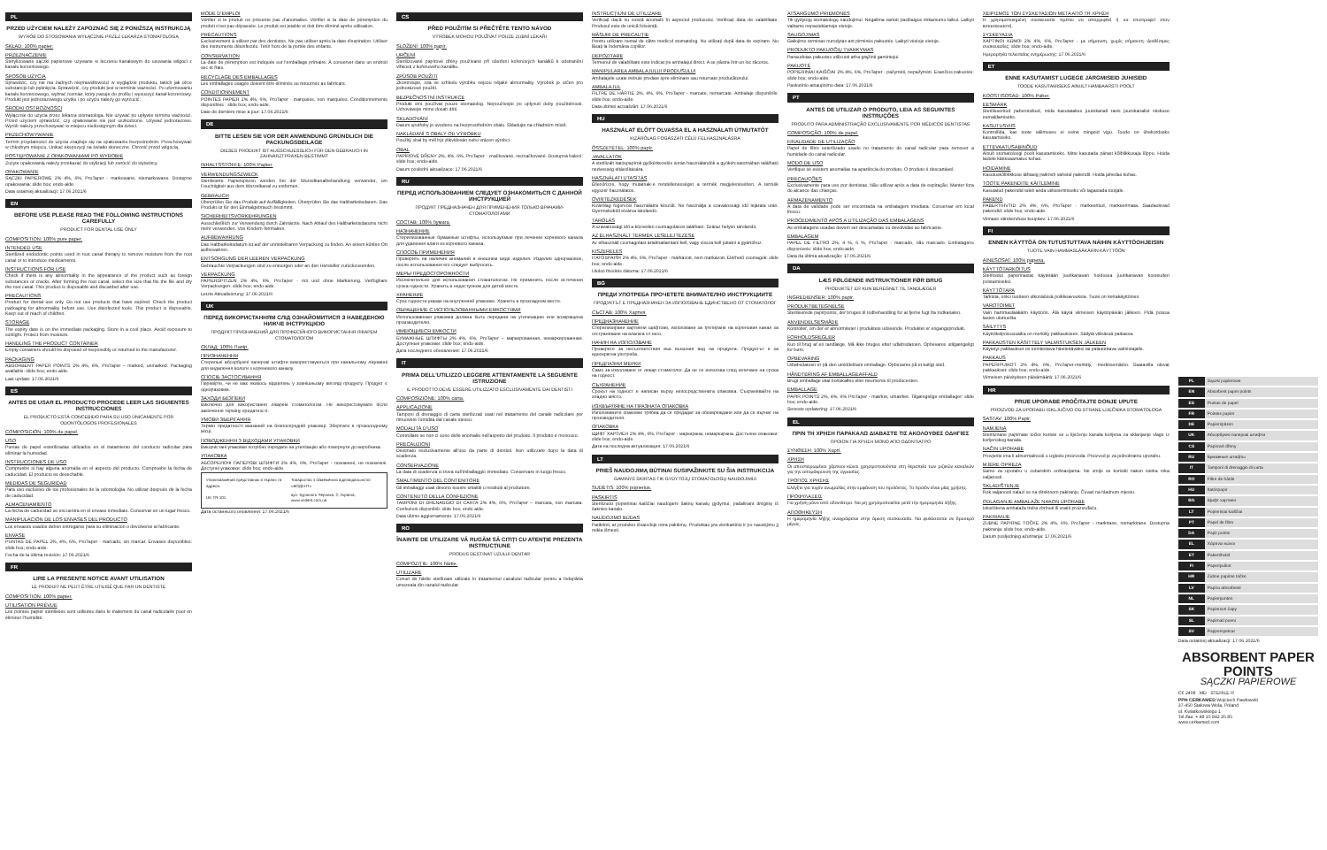PL
PRZED UŻYCIEM NALEŻY ZAPOZNAĆ SIĘ Z PONIŻSZĄ INSTRUKCJĄ
WYRÓB DO STOSOWANIA WYŁĄCZNIE PRZEZ LEKARZA STOMATOLOGA
SKŁAD: 100% papier.
PRZEZNACZENIE
Sterylizowane sączki papierowe używane w leczeniu kanałowym do usuwania wilgoci z kanału korzeniowego.
SPOSÓB UŻYCIA
Sprawdzić, czy nie ma żadnych nieprawidłowości w wyglądzie produktu, takich jak obce substancje lub pęknięcia. Sprawdzić, czy produkt jest w terminie ważności. Po uformowaniu kanału korzeniowego, wybrać rozmiar, który pasuje do profilu i wysuszyć kanał korzeniowy. Produkt jest jednorazowego użytku i po użyciu należy go wyrzucić.
ŚRODKI OSTROŻNOŚCI
Wyłącznie do użycia przez lekarza stomatologa. Nie używać po upływie terminu ważności. Przed użyciem sprawdzić, czy opakowanie nie jest uszkodzone. Używać jednorazowo. Wyrób należy przechowywać w miejscu niedostępnym dla dzieci.
PRZECHOWYWANIE
Termin przydatności do użycia znajduje się na opakowaniu bezpośrednim. Przechowywać w chłodnym miejscu. Unikać ekspozycji na światło słoneczne. Chronić przed wilgocią.
POSTĘPOWANIE Z OPAKOWANIAMI PO WYROBIE
Zużyte opakowania należy przekazać do utylizacji lub zwrócić do wytwórcy.
OPAKOWANIE
SĄCZKI PAPIEROWE 2% 4%, 6%, ProTaper - markowane, niemarkowane. Dostępne opakowania: slide box; endo-aide.
Data ostatniej aktualizacji: 17.06.2021/6
EN
BEFORE USE PLEASE READ THE FOLLOWING INSTRUCTIONS CAREFULLY
PRODUCT FOR DENTAL USE ONLY
COMPOSITION: 100% pure paper.
INTENDED USE
Sterilized endodontic points used in root canal therapy to remove moisture from the root canal or to introduce medicaments.
INSTRUCTIONS FOR USE
Check if there is any abnormality in the appearance of the product such as foreign substances or cracks. After forming the root canal, select the size that fits the file and dry the root canal. This product is disposable and discarded after use.
PRECAUTIONS
Product for dental use only. Do not use products that have expired. Check the product packaging for abnormality before use. Use disinfected tools. This product is disposable. Keep out of reach of children.
STORAGE
The expiry date is on the immediate packaging. Store in a cool place. Avoid exposure to sunlight. Protect from moisture.
HANDLING THE PRODUCT CONTAINER
Empty containers should be disposed of responsibly or returned to the manufacturer.
PACKAGING
ABSORBENT PAPER POINTS 2% 4%, 6%, ProTaper – marked, unmarked. Packaging available: slide box; endo-aide.
Last update: 17.06.2021/6
ES
ANTES DE USAR EL PRODUCTO PROCEDE LEER LAS SIGUIENTES INSTRUCCIONES
EL PRODUCTO ESTÁ CONCEBIDO PARA SU USO ÚNICAMENTE POR ODONTÓLOGOS PROFESIONALES
COMPOSICIÓN: 100% de papel.
USO
Puntas de papel esterilizadas utilizados en el tratamiento del conducto radicular para eliminar la humedad.
INSTRUCCIONES DE USO
Compruebe si hay alguna anomalía en el aspecto del producto. Compruebe la fecha de caducidad. El producto es desechable.
MEDIDAS DE SEGURIDAD
Para uso exclusivo de los profesionales de la odontología. No utilizar después de la fecha de caducidad.
ALMACENAMIENTO
La fecha de caducidad se encuentra en el envase inmediato. Conservar en un lugar fresco.
MANIPULACIÓN DE LOS ENVASES DEL PRODUCTO
Los envases usados deben entregarse para su eliminación o devolverse al fabricante.
ENVASE
PUNTAS DE PAPEL 2%, 4%, 6%, ProTaper - marcado, sin marcar. Envases disponibles: slide box; endo-aide.
Fecha de la última revisión: 17.06.2021/6
FR
LIRE LA PRESENTE NOTICE AVANT UTILISATION
LE PRODUIT NE PEUT ÊTRE UTILISÉ QUE PAR UN DENTISTE
COMPOSITION: 100% papier.
UTILISATION PRÉVUE
Les pointes papier stérilisées sont utilisées dans le traitement du canal radiculaire pour en éliminer l'humidité.
MODE D'EMPLOI
Vérifier si le produit ne présente pas d'anomalies. Vérifier si la date de péremption du produit n'est pas dépassée. Le produit est jetable et doit être éliminé après utilisation.
PRÉCAUTIONS
Exclusivement à utiliser par des dentistes. Ne pas utiliser après la date d'expiration. Utiliser des instruments désinfectés. Tenir hors de la portée des enfants.
CONSERVATION
La date de péremption est indiquée sur l'emballage primaire. À conserver dans un endroit sec et frais.
RECYCLAGE DES EMBALLAGES
Les emballages usagés doivent être éliminés ou retournés au fabricant.
CONDITIONNEMENT
POINTES PAPIER 2% 4%, 6%, ProTaper - marquées, non marquées. Conditionnements disponibles : slide box; endo-aide.
Date de dernière mise à jour: 17.06.2021/6
DE
BITTE LESEN SIE VOR DER ANWENDUNG GRÜNDLICH DIE PACKUNGSBEILAGE
DIESES PRODUKT IST AUSSCHLIESSLICH FÜR DEN GEBRAUCH IN ZAHNARZTPRAXEN BESTIMMT
INHALTSSTOFFE: 100% Papier.
VERWENDUNGSZWECK
Sterilisierte Papierspitzen werden bei der Wurzelkanalbehandlung verwendet, um Feuchtigkeit aus dem Wurzelkanal zu entfernen.
GEBRAUCH
Überprüfen Sie das Produkt auf Auffälligkeiten. Überprüfen Sie das Haltbarkeitsdatum. Das Produkt ist für den Einmalgebrauch bestimmt.
SICHERHEITSVORKEHRUNGEN
Ausschließlich zur Verwendung durch Zahnärzte. Nach Ablauf des Haltbarkeitsdatums nicht mehr verwenden. Von Kindern fernhalten.
AUFBEWAHRUNG
Das Haltbarkeitsdatum ist auf der unmittelbaren Verpackung zu finden. An einem kühlen Ort aufbewahren.
ENTSORGUNG DER LEEREN VERPACKUNG
Gebrauchte Verpackungen sind zu entsorgen oder an den Hersteller zurückzusenden.
VERPACKUNG
PAPIERSPITZEN 2% 4%, 6%, ProTaper - mit und ohne Markierung. Verfügbare Verpackungen: slide box; endo-aide.
Letzte Aktualisierung: 17.06.2021/6
UK
ПЕРЕД ВИКОРИСТАННЯМ СЛІД ОЗНАЙОМИТИСЯ З НАВЕДЕНОЮ НИЖЧЕ ІНСТРУКЦІЄЮ
ПРОДУКТ ПРИЗНАЧЕНИЙ ДЛЯ ПРОФЕСІЙНОГО ВИКОРИСТАННЯ ЛІКАРЕМ СТОМАТОЛОГОМ
СКЛАД: 100% Папір.
ПРИЗНАЧЕННЯ
Стерильні абсорбуючі паперові штифти використовуються при канальному лікуванні для видалення вологи з кореневого каналу.
СПОСІБ ЗАСТОСУВАННЯ
Перевірте, чи не має якихось відхилень у зовнішньому вигляді продукту. Продукт є одноразовим.
ЗАХОДИ БЕЗПЕКИ
Виключно для використання лікарем стоматологом. Не використовувати після закінчення терміну придатності.
УМОВИ ЗБЕРІГАННЯ
Термін придатності вказаний на безпосередній упаковці. Зберігати в прохолодному місці.
ПОВОДЖЕННЯ З ВІДХОДАМИ УПАКОВКИ
Використані упаковки потрібно передати на утилізацію або повернути до виробника.
УПАКОВКА
АБСОРБУЮЧІ ПАПЕРОВІ ШТИФТИ 2% 4%, 6%, ProTaper - позначені, не позначені. Доступні упаковки: slide box; endo-aide.
| Уповноважений представник в Україні та адреса: | Товариство з обмеженою відповідальністю «ВОДЕНТ» |
| UK TR 101 | вул. Курінного Черняка, 2, Україна; www.vodent.com.ua |
Дата останнього оновлення: 17.06.2021/6
CS
PŘED POUŽITÍM SI PŘEČTĚTE TENTO NÁVOD
VÝROBEK MOHOU POUŽÍVAT POUZE ZUBNÍ LÉKAŘI
SLOŽENÍ: 100% papír.
URČENÍ
Sterilizované papírové dřény používané při ošetření kořenových kanálků k odstranění vlhkosti z kořenového kanálku.
ZPŮSOB POUŽITÍ
Zkontrolujte, zda ve vzhledu výrobku nejsou nějaké abnormality. Výrobek je určen pro jednorázové použití.
BEZPEČNOSTNÍ INSTRUKCE
Produkt smí používat pouze stomatolog. Nepoužívejte po uplynutí doby použitelnosti. Uchovávejte mimo dosah dětí.
SKLADOVÁNÍ
Datum spotřeby je uvedeno na bezprostředním obalu. Skladujte na chladném místě.
NAKLÁDÁNÍ S OBALY OD VÝROBKU
Použitý obal by měl být zlikvidován nebo vrácen výrobci.
OBAL
PAPÍROVÉ DŘENY 2%, 4%, 6%, ProTaper - značkované, neznačkované. Dostupná balení: slide box; endo-aide.
Datum poslední aktualizace: 17.06.2021/6
RU
ПЕРЕД ИСПОЛЬЗОВАНИЕМ СЛЕДУЕТ ОЗНАКОМИТЬСЯ С ДАННОЙ ИНСТРУКЦИЕЙ
ПРОДУКТ ПРЕДНАЗНАЧЕН ДЛЯ ПРИМЕНЕНИЯ ТОЛЬКО ВРАЧАМИ-СТОМАТОЛОГАМИ
СОСТАВ: 100% бумага.
НАЗНАЧЕНИЕ
Стерилизованные бумажные штифты, используемые при лечении корневого канала для удаления влаги из корневого канала.
СПОСОБ ПРИМЕНЕНИЯ
Проверить на наличие аномалий в внешнем виде изделия. Изделие одноразовое, после использования его следует выбросить.
МЕРЫ ПРЕДОСТОРОЖНОСТИ
Исключительно для использования стоматологом. Не применять после истечения срока годности. Хранить в недоступном для детей месте.
ХРАНЕНИЕ
Срок годности указан на внутренней упаковке. Хранить в прохладном месте.
ОБРАЩЕНИЕ С ИСПОЛЬЗОВАННЫМИ ЕМКОСТЯМИ
Использованная упаковка должна быть передана на утилизацию или возвращена производителю.
ИМЕЮЩИЕСЯ ЕМКОСТИ
БУМАЖНЫЕ ШТИФТЫ 2% 4%, 6%, ProTaper – маркированная, немаркированная. Доступные упаковки: slide box; endo-aide.
Дата последнего обновления: 17.06.2021/6
IT
PRIMA DELL'UTILIZZO LEGGERE ATTENTAMENTE LA SEGUENTE ISTRUZIONE
IL PRODOTTO DEVE ESSERE UTILIZZATO ESCLUSIVAMENTE DAI DENTISTI
COMPOSIZIONE: 100% carta.
APPLICAZIONE
Tamponi di drenaggio di carta sterilizzati usati nel trattamento del canale radicolare per rimuovere l'umidità dal canale stesso.
MODALITÀ D'USO
Controllare se non ci sono delle anomalie nell'aspetto del prodotto. Il prodotto è monouso.
PRECAUZIONI
Destinato esclusivamente all'uso da parte di dentisti. Non utilizzare dopo la data di scadenza.
CONSERVAZIONE
La data di scadenza si trova sull'imballaggio immediato. Conservare in luogo fresco.
SMALTIMENTO DEL CONTENITORE
Gli imballaggi usati devono essere smaltiti o restituiti al produttore.
CONTENUTO DELLA CONFEZIONE
TAMPONI DI DRENAGGIO DI CARTA 2% 4%, 6%, ProTaper – marcata, non marcata. Confezioni disponibili: slide box; endo-aide.
Data ultimo aggiornamento: 17.06.2021/6
RO
ÎNAINTE DE UTILIZARE VĂ RUGĂM SĂ CITIȚI CU ATENȚIE PREZENTA INSTRUCȚIUNE
PRODUS DESTINAT UZULUI DENTAR
COMPOZIȚIE: 100% hârtie.
UTILIZARE
Conuri de hârtie sterilizate utilizate în tratamentul canalului radicular pentru a îndepărta umezeala din canalul radicular.
INSTRUCȚIUNI DE UTILIZARE
Verificați dacă nu există anomalii în aspectul produsului. Verificați data de valabilitate. Produsul este de unică folosință.
MĂSURI DE PRECAUȚIE
Pentru utilizare numai de către medicul stomatolog. Nu utilizați după data de expirare. Nu lăsați la îndemâna copiilor.
DEPOZITARE
Termenul de valabilitate este indicat pe ambalajul direct. A se păstra într-un loc răcoros.
MANIPULAREA AMBALAJULUI PRODUSULUI
Ambalajele uzate trebuie predate spre eliminare sau returnate producătorului.
AMBALAJUL
FILTRE DE HÂRTIE 2%, 4%, 6%, ProTaper - marcate, nemarcate. Ambalaje disponibile: slide box; endo-aide.
Data ultimei actualizări: 17.06.2021/6
HU
HASZNÁLAT ELŐTT OLVASSA EL A HASZNÁLATI ÚTMUTATÓT
KIZÁRÓLAG FOGÁSZATI CÉLÚ FELHASZNÁLÁSRA
ÖSSZETÉTEL: 100% papír.
JAVALLATOK
A sterilizált itatóspapírok gyökérkezelés során használandók a gyökércsatornában található nedvesség eltávolítására.
HASZNÁLATI UTASÍTÁS
Ellenőrizze, hogy mutatnak-e rendellenességet a termék megjelenésében. A termék egyszer használatos.
ÓVINTÉZKEDÉSEK
Kizárólag fogorvosi használatra készült. Ne használja a szavatossági idő lejárata után. Gyermekektől elzárva tárolandó.
TÁROLÁS
A szavatossági idő a közvetlen csomagoláson található. Száraz helyen tárolandó.
AZ ELHASZNÁLT TERMÉK LESELEJTEZÉSE
Az elhasznált csomagolást ártalmatlanítani kell, vagy vissza kell juttatni a gyártóhoz.
KISZERELÉS
ITATÓSPAPÍR 2% 4%, 6%, ProTaper - márkázott, nem márkázott. Elérhető csomagok: slide box; endo-aide.
Utolsó frissítés dátuma: 17.06.2021/6
BG
ПРЕДИ УПОТРЕБА ПРОЧЕТЕТЕ ВНИМАТЕЛНО ИНСТРУКЦИИТЕ
ПРОДУКТЪТ Е ПРЕДНАЗНАЧЕН ЗА ИЗПОЛЗВАНЕ ЕДИНСТВЕНО ОТ СТОМАТОЛОГ
СЪСТАВ: 100% Хартия.
ПРЕДНАЗНАЧЕНИЕ
Стерилизирани хартиени щифтове, използвани за третиране на кореновия канал за отстраняване на влагата от него.
НАЧИН НА ИЗПОЛЗВАНЕ
Проверете за несъответствия във външния вид на продукта. Продуктът е за еднократна употреба.
ПРЕДПАЗНИ МЕРКИ
Само за използване от лекар стоматолог. Да не се използва след изтичане на срока на годност.
СЪХРАНЕНИЕ
Срокът на годност е написан върху непосредствената опаковка. Съхранявайте на хладно място.
ИЗХВЪРЛЯНЕ НА ПРАЗНАТА ОПАКОВКА
Използваните опаковки трябва да се предадат за обезвреждане или да се върнат на производителя.
ОПАКОВКА
ЩИФТ ХАРТИЕН 2% 4%, 6%, ProTaper - маркирана, немаркирана. Достъпни опаковки: slide box; endo-aide.
Дата на последна актуализация: 17.06.2021/6
LT
PRIEŠ NAUDOJIMĄ BŪTINAI SUSIPAŽINKITE SU ŠIA INSTRUKCIJA
GAMINYS SKIRTAS TIK GYDYTOJŲ STOMATOLOGŲ NAUDOJIMUI
SUDĖTIS: 100% popierius.
PASKIRTIS
Sterilizuoti popieriniai kaiščiai naudojami šaknų kanalų gydymui, pašalinant drėgmę iš šaknies kanalo.
NAUDOJIMO BŪDAS
Patikrinti, ar produkto išvaizdoje nėra pakitimų. Produktas yra vienkartinis ir po naudojimo jį reikia išmesti.
ATSARGUMO PRIEMONĖS
Tik gydytojų stomatologų naudojimui. Negalima vartoti pasibaigus tinkamumo laikui. Laikyti vaikams nepasiekiamoje vietoje.
SAUGOJIMAS
Galiojimo terminas nurodytas ant pirminės pakuotės. Laikyti vėsioje vietoje.
PRODUKTO PAKUOČIŲ TVARKYMAS
Panaudotas pakuotes utilizuoti arba grąžinti gamintojui.
PAKUOTĖ
POPIERINIAI KAIŠČIAI 2% 4%, 6%, ProTaper - pažymėti, nepažymėti. Esančios pakuotės: slide box; endo-aide.
Paskutinio atnaujinimo data: 17.06.2021/6
PT
ANTES DE UTILIZAR O PRODUTO, LEIA AS SEGUINTES INSTRUÇÕES
PRODUTO PARA ADMINISTRAÇÃO EXCLUSIVAMENTE POR MÉDICOS DENTISTAS
COMPOSIÇÃO: 100% de papel.
FINALIDADE DE UTILIZAÇÃO
Papel de filtro esterilizado usado no tratamento do canal radicular para remover a humidade do canal radicular.
MODO DE USO
Verifique se existem anomalias na aparência do produto. O produto é descartável.
PRECAUÇÕES
Exclusivamente para uso por dentistas. Não utilizar após a data de expiração. Manter fora do alcance das crianças.
ARMAZENAMENTO
A data de validade pode ser encontrada na embalagem imediata. Conservar em local fresco.
PROCEDIMENTO APÓS A UTILIZAÇÃO DAS EMBALAGENS
As embalagens usadas devem ser descartadas ou devolvidas ao fabricante.
EMBALAGEM
PAPEL DE FILTRO 2%, 4 %, 6 %, ProTaper - marcado, não marcado. Embalagens disponíveis: slide box; endo-aide.
Data da última atualização: 17.06.2021/6
DA
LÆS FØLGENDE INSTRUKTIONER FØR BRUG
PRODUKTET ER KUN BEREGNET TIL TANDLÆGER
INGREDIENSER: 100% papir.
PRODUKTBETEGNELSE
Steriliserede papirpoints, der bruges til rodbehandling for at fjerne fugt fra rodkanalen.
ANVENDELSESMÅDE
Kontroller, om der er abnormiteter i produktets udseende. Produktet er engangsprodukt.
FORHOLDSREGLER
Kun til brug af en tandlæge. Må ikke bruges efter udløbsdatoen. Opbevares utilgængeligt for børn.
OPBEVARING
Udløbsdatoen er på den umiddelbare emballage. Opbevares på et køligt sted.
HÅNDTERING AF EMBALLAGEAFFALD
Brugt emballage skal bortskaffes eller returneres til producenten.
EMBALLAGE
PAPIR POINTS 2%, 4%, 6% ProTaper - mærket, umærket. Tilgængelige emballager: slide box; endo-aide.
Seneste opdatering: 17.06.2021/6
EL
ΠΡΙΝ ΤΗ ΧΡΗΣΗ ΠΑΡΑΚΑΛΩ ΔΙΑΒΑΣΤΕ ΤΙΣ ΑΚΟΛΟΥΘΕΣ ΟΔΗΓΙΕΣ
ΠΡΟΙΟΝ ΓΙΑ ΧΡΗΣΗ ΜΟΝΟ ΑΠΟ ΟΔΟΝΤΙΑΤΡΟ
ΣΥΝΘΕΣΗ: 100% Χαρτί.
ΧΡΗΣΗ
Οι αποστειρωμένοι χάρτινοι κώνοι χρησιμοποιούνται στη θεραπεία των ριζικών καναλιών για την απομάκρυνση της υγρασίας.
ΤΡΟΠΟΣ ΧΡΗΣΗΣ
Ελέγξτε για τυχόν ανωμαλίες στην εμφάνιση του προϊόντος. Το προϊόν είναι μίας χρήσης.
ΠΡΟΦΥΛΑΞΕΙΣ
Για χρήση μόνο από οδοντίατρο. Να μη χρησιμοποιείται μετά την ημερομηνία λήξης.
ΑΠΟΘΗΚΕΥΣΗ
Η ημερομηνία λήξης αναγράφεται στην άμεση συσκευασία. Να φυλάσσεται σε δροσερό μέρος.
ΧΕΙΡΙΣΜΟΣ ΤΩΝ ΣΥΣΚΕΥΑΣΙΩΝ ΜΕΤΑ ΑΠΟ ΤΗ ΧΡΗΣΗ
Η χρησιμοποιημένη συσκευασία πρέπει να απορριφθεί ή να επιστραφεί στον κατασκευαστή.
ΣΥΣΚΕΥΑΣΙΑ
ΧΑΡΤΙΝΟΙ ΚΩΝΟΙ 2% 4%, 6%, ProTaper - με σήμανση, χωρίς σήμανση. Διαθέσιμες συσκευασίες: slide box; endo-aide.
Ημερομηνία τελευταίας ενημέρωσης: 17.06.2021/6
ET
ENNE KASUTAMIST LUGEGE JÄRGMISEID JUHISEID
TOODE KASUTAMISEKS AINULT HAMBAARSTI POOLT
KOOSTISOSAD: 100% Paber.
EESMÄRK
Steriliseeritud paberotsikud, mida kasutatakse juurekanali ravis juurekanalist niiskuse eemaldamiseks.
KASUTUSVIIS
Kontrollida, kas toote välimuses ei esine mingeid vigu. Toode on ühekordseks kasutamiseks.
ETTEVAATUSABINÕUD
Ainult stomatoloogi poolt kasutamiseks. Mitte kasutada pärast kõlblikkusaja lõppu. Hoida lastele kättesaamatus kohas.
HOIDAMINE
Kasutuskõlblikkuse tähtaeg paikneb vahetul pakendil. Hoida jahedas kohas.
TOOTE PAKENDITE KÄITLEMINE
Kasutatud pakendid tuleb anda utiliseerimiseks või tagastada tootjale.
PAKEND
PABERTIHVTID 2% 4%, 6%, ProTaper - markeeritud, markeerimata. Saadaolevad pakendid: slide box; endo-aide.
Viimase värskenduse kuupäev: 17.06.2021/6
FI
ENNEN KÄYTTÖÄ ON TUTUSTUTTAVA NÄIHIN KÄYTTÖOHJEISIIN
TUOTE VAIN HAMMASLÄÄKÄRIN KÄYTTÖÖN
AINESOSAT: 100% paperia.
KÄYTTÖTARKOITUS
Steriloidut paperinastat käytetään juurikanavan hoidossa juurikanavan kosteuden poistamiseksi.
KÄYTTÖTAPA
Tarkista, onko tuotteen ulkonäössä poikkeavuuksia. Tuote on kertakäyttöinen.
VAROTOIMET
Vain hammaslääkärin käyttöön. Älä käytä viimeisen käyttöpäivän jälkeen. Pidä poissa lasten ulottuvilta.
SÄILYTYS
Käyttökelpoisuusaika on merkitty pakkaukseen. Säilytä viileässä paikassa.
PAKKAUSTEN KÄSITTELY VALMISTUKSEN JÄLKEEN
Käytetyt pakkaukset on toimitettava hävitettäväksi tai palautettava valmistajalle.
PAKKAUS
PAPERIPUIKOT 2% 4%, 6%, ProTaper-merkitty, -merkitsemätön. Saatavilla olevat pakkaukset: slide box; endo-aide.
Viimeisen päivityksen päivämäärä: 17.06.2021/6
HR
PRIJE UPORABE PROČITAJTE DONJE UPUTE
PROIZVOD ZA UPORABU ISKLJUČIVO OD STRANE LIJEČNIKA STOMATOLOGA
SASTAV: 100% Papir.
NAMJENA
Sterilizirane papirnate točke koriste se u liječenju kanala korijena za uklanjanje vlage iz korijenskog kanala.
NAČIN UPORABE
Provjerite ima li abnormalnosti u izgledu proizvoda. Proizvod je za jednokratnu uporabu.
MJERE OPREZA
Samo za uporabu u zubarskim ordinacijama. Ne smije se koristiti nakon isteka roka valjanosti.
SKLADIŠTENJE
Rok valjanosti nalazi se na direktnom pakiranju. Čuvati na hladnom mjestu.
ODLAGANJE AMBALAŽE NAKON UPORABE
Iskorištena ambalaža treba zbrinuti ili vratiti proizvođaču.
PAKIRANJE
ZUBNE PAPIRNE TOČKE 2% 4%, 6%, ProTaper - markirane, nemarkirane. Dostupna pakiranja: slide box; endo-aide.
Datum posljednjeg ažuriranja: 17.06.2021/6
| PL | Sączki papierowe |
| EN | Absorbent paper points |
| ES | Puntas de papel |
| FR | Pointes papier |
| DE | Papierspitzen |
| UK | Абсорбуючі паперові штифти |
| CS | Papírové dřeny |
| RU | Бумажные штифты |
| IT | Tamponi di drenaggio di carta |
| RO | Filtre de hârtie |
| HU | Itatóspapír |
| BG | Щифт хартиен |
| LT | Popieriniai kaiščiai |
| PT | Papel de filtro |
| DA | Papir points |
| EL | Χάρτινοι κώνοι |
| ET | Pabertihvtid |
| FI | Paperipuikot |
| HR | Zubne papirne točke |
| LV | Papīra absorbenti |
| NL | Papierpunten |
| SK | Papierové čapy |
| SL | Papirnati poeni |
| SV | Papperspetsar |
Data ostatniej aktualizacji: 17.06.2021/6
ABSORBENT PAPER POINTS
SĄCZKI PAPIEROWE
C€ 2409 MD STERILE R
PPH CERKAMED Wojciech Pawłowski
37-450 Stalowa Wola, Poland
ul. Kwiatkowskiego 1
Tel./fax: + 48 15 842 35 85
www.cerkamed.com